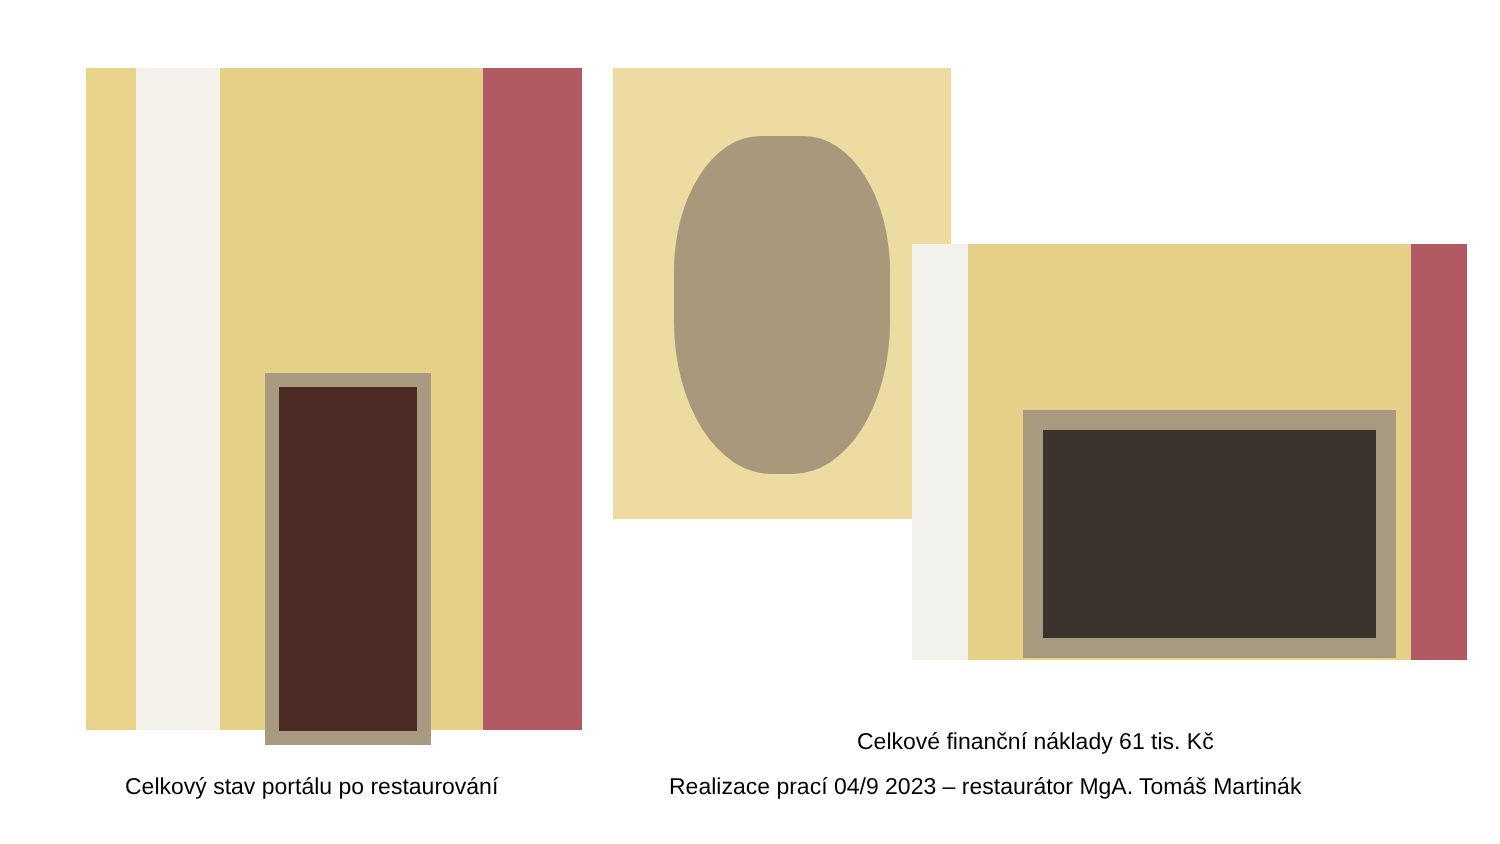Celkové finanční náklady 61 tis. Kč
Celkový stav portálu po restaurování Realizace prací 04/9 2023 – restaurátor MgA. Tomáš Martinák